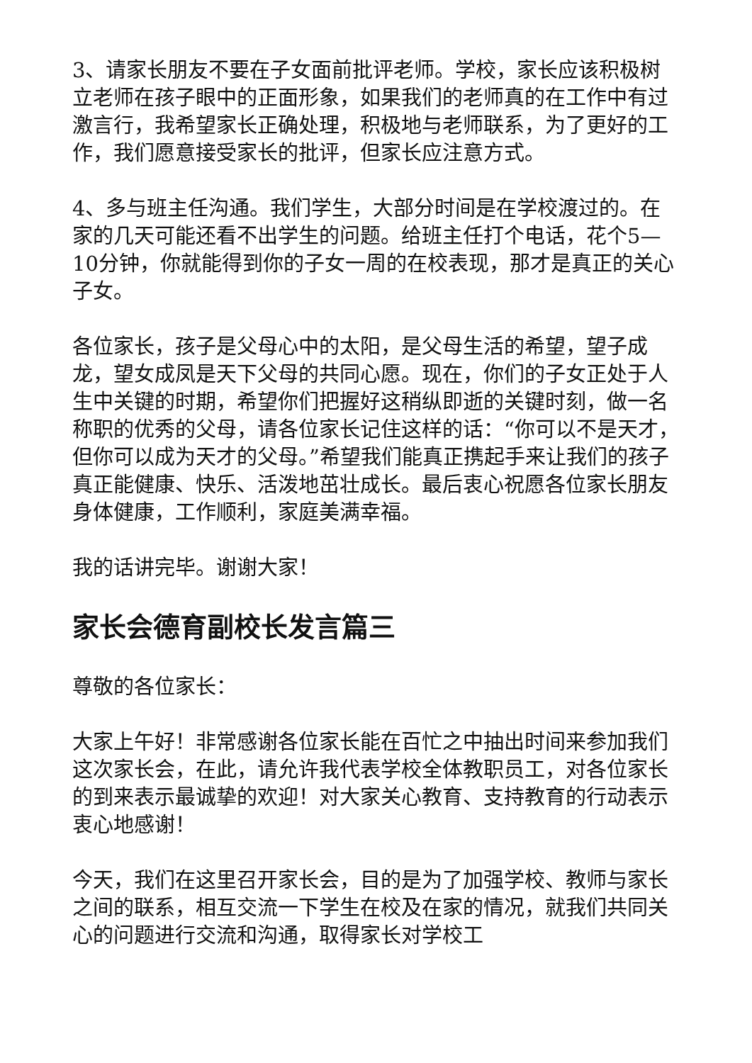3、请家长朋友不要在子女面前批评老师。学校，家长应该积极树立老师在孩子眼中的正面形象，如果我们的老师真的在工作中有过激言行，我希望家长正确处理，积极地与老师联系，为了更好的工作，我们愿意接受家长的批评，但家长应注意方式。
4、多与班主任沟通。我们学生，大部分时间是在学校渡过的。在家的几天可能还看不出学生的问题。给班主任打个电话，花个5—10分钟，你就能得到你的子女一周的在校表现，那才是真正的关心子女。
各位家长，孩子是父母心中的太阳，是父母生活的希望，望子成龙，望女成凤是天下父母的共同心愿。现在，你们的子女正处于人生中关键的时期，希望你们把握好这稍纵即逝的关键时刻，做一名称职的优秀的父母，请各位家长记住这样的话：“你可以不是天才，但你可以成为天才的父母。”希望我们能真正携起手来让我们的孩子真正能健康、快乐、活泼地茁壮成长。最后衷心祝愿各位家长朋友身体健康，工作顺利，家庭美满幸福。
我的话讲完毕。谢谢大家！
家长会德育副校长发言篇三
尊敬的各位家长：
大家上午好！非常感谢各位家长能在百忙之中抽出时间来参加我们这次家长会，在此，请允许我代表学校全体教职员工，对各位家长的到来表示最诚挚的欢迎！对大家关心教育、支持教育的行动表示衷心地感谢！
今天，我们在这里召开家长会，目的是为了加强学校、教师与家长之间的联系，相互交流一下学生在校及在家的情况，就我们共同关心的问题进行交流和沟通，取得家长对学校工